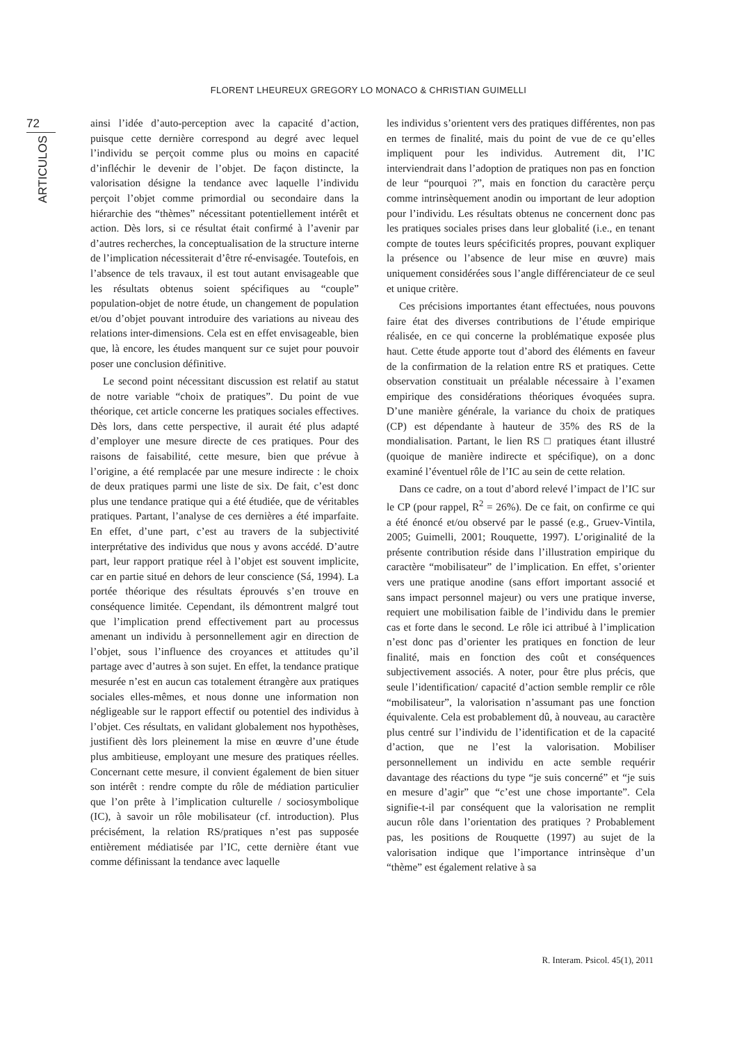FLORENT LHEUREUX GREGORY LO MONACO & CHRISTIAN GUIMELLI
72
ARTICULOS
ainsi l’idée d’auto-perception avec la capacité d’action, puisque cette dernière correspond au degré avec lequel l’individu se perçoit comme plus ou moins en capacité d’infléchir le devenir de l’objet. De façon distincte, la valorisation désigne la tendance avec laquelle l’individu perçoit l’objet comme primordial ou secondaire dans la hiérarchie des “thèmes” nécessitant potentiellement intérêt et action. Dès lors, si ce résultat était confirmé à l’avenir par d’autres recherches, la conceptualisation de la structure interne de l’implication nécessiterait d’être ré-envisagée. Toutefois, en l’absence de tels travaux, il est tout autant envisageable que les résultats obtenus soient spécifiques au “couple” population-objet de notre étude, un changement de population et/ou d’objet pouvant introduire des variations au niveau des relations inter-dimensions. Cela est en effet envisageable, bien que, là encore, les études manquent sur ce sujet pour pouvoir poser une conclusion définitive.
Le second point nécessitant discussion est relatif au statut de notre variable “choix de pratiques”. Du point de vue théorique, cet article concerne les pratiques sociales effectives. Dès lors, dans cette perspective, il aurait été plus adapté d’employer une mesure directe de ces pratiques. Pour des raisons de faisabilité, cette mesure, bien que prévue à l’origine, a été remplacée par une mesure indirecte : le choix de deux pratiques parmi une liste de six. De fait, c’est donc plus une tendance pratique qui a été étudiée, que de véritables pratiques. Partant, l’analyse de ces dernières a été imparfaite. En effet, d’une part, c’est au travers de la subjectivité interprétative des individus que nous y avons accédé. D’autre part, leur rapport pratique réel à l’objet est souvent implicite, car en partie situé en dehors de leur conscience (Sá, 1994). La portée théorique des résultats éprouvés s’en trouve en conséquence limitée. Cependant, ils démontrent malgré tout que l’implication prend effectivement part au processus amenant un individu à personnellement agir en direction de l’objet, sous l’influence des croyances et attitudes qu’il partage avec d’autres à son sujet. En effet, la tendance pratique mesurée n’est en aucun cas totalement étrangère aux pratiques sociales elles-mêmes, et nous donne une information non négligeable sur le rapport effectif ou potentiel des individus à l’objet. Ces résultats, en validant globalement nos hypothèses, justifient dès lors pleinement la mise en œuvre d’une étude plus ambitieuse, employant une mesure des pratiques réelles. Concernant cette mesure, il convient également de bien situer son intérêt : rendre compte du rôle de médiation particulier que l’on prête à l’implication culturelle / sociosymbolique (IC), à savoir un rôle mobilisateur (cf. introduction). Plus précisément, la relation RS/pratiques n’est pas supposée entièrement médiatisée par l’IC, cette dernière étant vue comme définissant la tendance avec laquelle
les individus s’orientent vers des pratiques différentes, non pas en termes de finalité, mais du point de vue de ce qu’elles impliquent pour les individus. Autrement dit, l’IC interviendrait dans l’adoption de pratiques non pas en fonction de leur “pourquoi ?”, mais en fonction du caractère perçu comme intrinsèquement anodin ou important de leur adoption pour l’individu. Les résultats obtenus ne concernent donc pas les pratiques sociales prises dans leur globalité (i.e., en tenant compte de toutes leurs spécificités propres, pouvant expliquer la présence ou l’absence de leur mise en œuvre) mais uniquement considérées sous l’angle différenciateur de ce seul et unique critère.
Ces précisions importantes étant effectuées, nous pouvons faire état des diverses contributions de l’étude empirique réalisée, en ce qui concerne la problématique exposée plus haut. Cette étude apporte tout d’abord des éléments en faveur de la confirmation de la relation entre RS et pratiques. Cette observation constituait un préalable nécessaire à l’examen empirique des considérations théoriques évoquées supra. D’une manière générale, la variance du choix de pratiques (CP) est dépendante à hauteur de 35% des RS de la mondialisation. Partant, le lien RS □ pratiques étant illustré (quoique de manière indirecte et spécifique), on a donc examiné l’éventuel rôle de l’IC au sein de cette relation.
Dans ce cadre, on a tout d’abord relevé l’impact de l’IC sur le CP (pour rappel, R<sup>2</sup> = 26%). De ce fait, on confirme ce qui a été énoncé et/ou observé par le passé (e.g., Gruev-Vintila, 2005; Guimelli, 2001; Rouquette, 1997). L’originalité de la présente contribution réside dans l’illustration empirique du caractère “mobilisateur” de l’implication. En effet, s’orienter vers une pratique anodine (sans effort important associé et sans impact personnel majeur) ou vers une pratique inverse, requiert une mobilisation faible de l’individu dans le premier cas et forte dans le second. Le rôle ici attribué à l’implication n’est donc pas d’orienter les pratiques en fonction de leur finalité, mais en fonction des coût et conséquences subjectivement associés. A noter, pour être plus précis, que seule l’identification/ capacité d’action semble remplir ce rôle “mobilisateur”, la valorisation n’assumant pas une fonction équivalente. Cela est probablement dû, à nouveau, au caractère plus centré sur l’individu de l’identification et de la capacité d’action, que ne l’est la valorisation. Mobiliser personnellement un individu en acte semble requérir davantage des réactions du type “je suis concerné” et “je suis en mesure d’agir” que “c’est une chose importante”. Cela signifie-t-il par conséquent que la valorisation ne remplit aucun rôle dans l’orientation des pratiques ? Probablement pas, les positions de Rouquette (1997) au sujet de la valorisation indique que l’importance intrinsèque d’un “thème” est également relative à sa
R. Interam. Psicol. 45(1), 2011